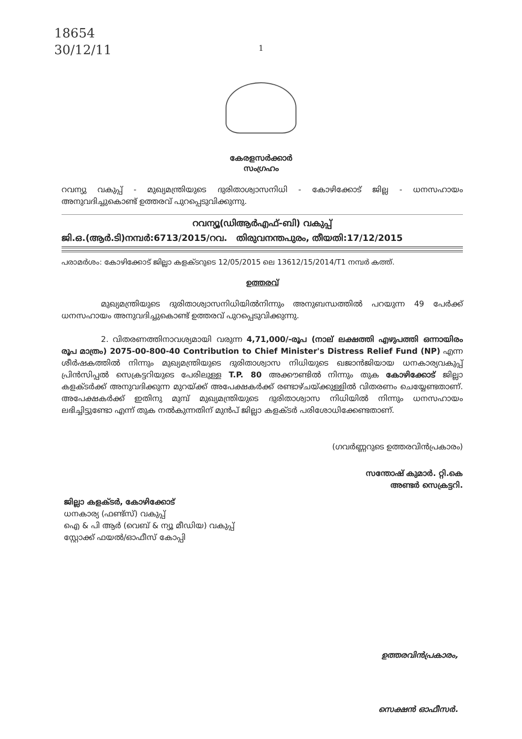18654
30/12/11
1
കേരളസർക്കാർ
സംഗ്രഹം
റവന്യു വകുപ്പ് - മുഖ്യമന്ത്രിയുടെ ദുരിതാശ്വാസനിധി - കോഴിക്കോട് ജില്ല - ധനസഹായം അനുവദിച്ചുകൊണ്ട് ഉത്തരവ് പുറപ്പെടുവിക്കുന്നു.
റവന്യൂ(ഡിആർഎഫ്-ബി) വകുപ്പ്
ജി.ഒ.(ആർ.ടി)നമ്പർ:6713/2015/റവ. തിരുവനന്തപുരം, തീയതി:17/12/2015
പരാമർശം: കോഴിക്കോട് ജില്ലാ കളക്ടറുടെ 12/05/2015 ലെ 13612/15/2014/T1 നമ്പർ കത്ത്.
ഉത്തരവ്
മുഖ്യമന്ത്രിയുടെ ദുരിതാശ്വാസനിധിയിൽനിന്നും അനുബന്ധത്തിൽ പറയുന്ന 49 പേർക്ക് ധനസഹായം അനുവദിച്ചുകൊണ്ട് ഉത്തരവ് പുറപ്പെടുവിക്കുന്നു.
2. വിതരണത്തിനാവശ്യമായി വരുന്ന 4,71,000/-രൂപ (നാല് ലക്ഷത്തി എഴുപത്തി ഒന്നായിരം രൂപ മാത്രം) 2075-00-800-40 Contribution to Chief Minister's Distress Relief Fund (NP) എന്ന ശീർഷകത്തിൽ നിന്നും മുഖ്യമന്ത്രിയുടെ ദുരിതാശ്വാസ നിധിയുടെ ഖജാൻജിയായ ധനകാര്യവകുപ്പ് പ്രിൻസിപ്പൽ സെക്രട്ടറിയുടെ പേരിലുള്ള T.P. 80 അക്കൗണ്ടിൽ നിന്നും തുക കോഴിക്കോട് ജില്ലാ കളക്ടർക്ക് അനുവദിക്കുന്ന മുറയ്ക്ക് അപേക്ഷകർക്ക് രണ്ടാഴ്ചയ്ക്കുള്ളിൽ വിതരണം ചെയ്യേണ്ടതാണ്. അപേക്ഷകർക്ക് ഇതിനു മുമ്പ് മുഖ്യമന്ത്രിയുടെ ദുരിതാശ്വാസ നിധിയിൽ നിന്നും ധനസഹായം ലഭിച്ചിട്ടുണ്ടോ എന്ന് തുക നൽകുന്നതിന് മുൻപ് ജില്ലാ കളക്ടർ പരിശോധിക്കേണ്ടതാണ്.
(ഗവർണ്ണറുടെ ഉത്തരവിൻപ്രകാരം)
സന്തോഷ് കുമാർ. റ്റി.കെ
അണ്ടർ സെക്രട്ടറി.
ജില്ലാ കളക്ടർ, കോഴിക്കോട്
ധനകാര്യ (ഫണ്ട്സ്) വകുപ്പ്
ഐ & പി ആർ (വെബ് & ന്യൂ മീഡിയ) വകുപ്പ്
സ്റ്റോക്ക് ഫയൽ/ഓഫീസ് കോപ്പി
ഉത്തരവിൻപ്രകാരം,
സെക്ഷൻ ഓഫീസർ.